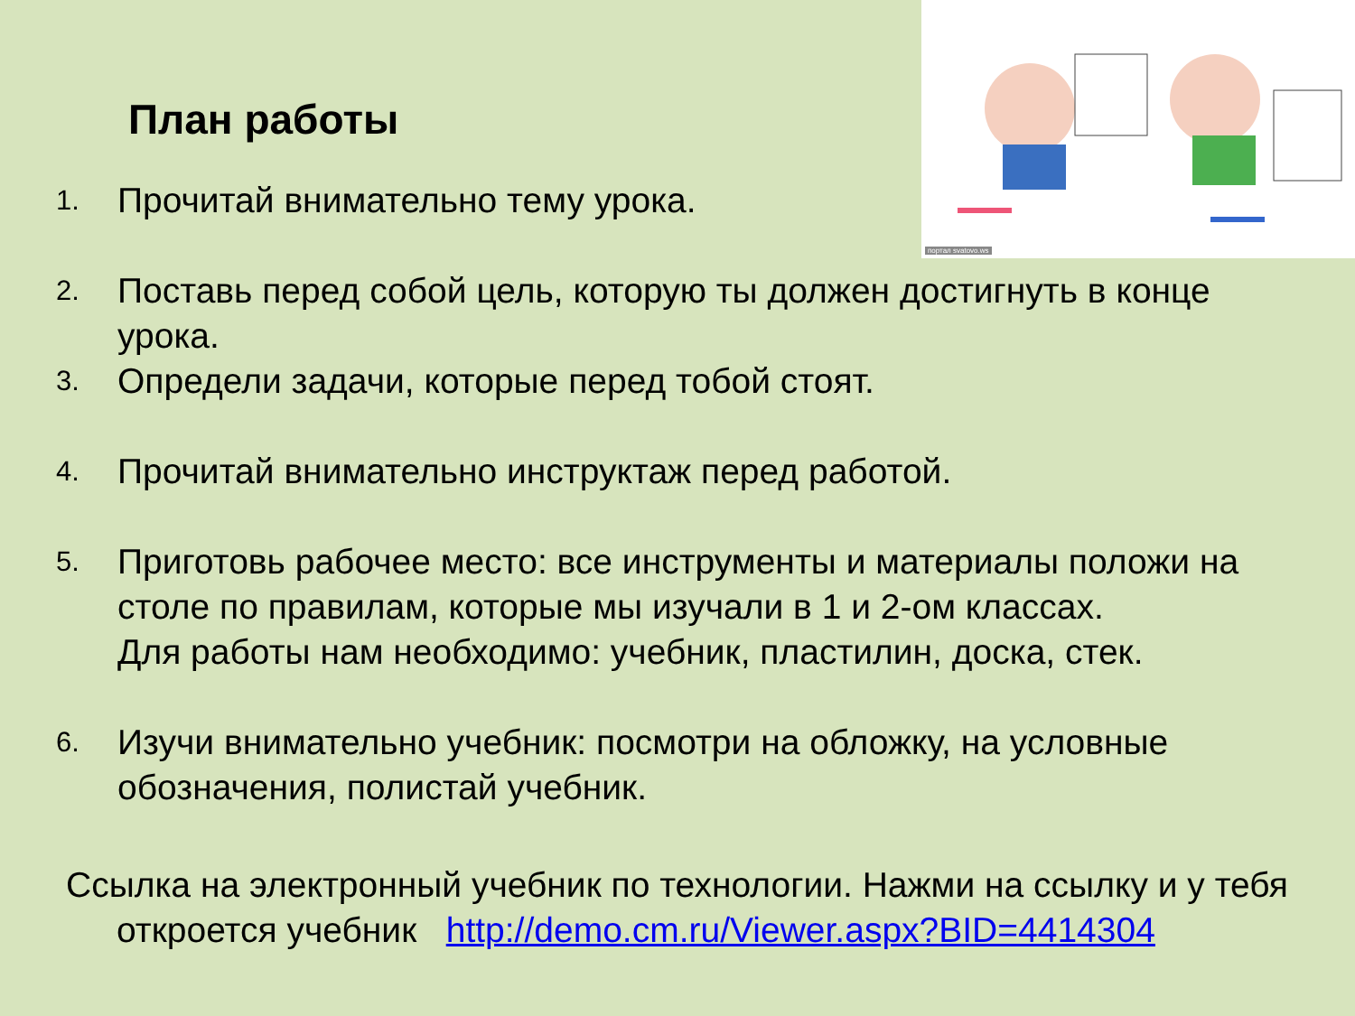портал svatovo.ws
План работы
1. Прочитай внимательно тему урока.
2. Поставь перед собой цель, которую ты должен достигнуть в конце урока.
3. Определи задачи, которые перед тобой стоят.
4. Прочитай внимательно инструктаж перед работой.
5. Приготовь рабочее место: все инструменты и материалы положи на столе по правилам, которые мы изучали в 1 и 2-ом классах.
Для работы нам необходимо: учебник, пластилин, доска, стек.
6. Изучи внимательно учебник: посмотри на обложку, на условные обозначения, полистай учебник.
Ссылка на электронный учебник по технологии. Нажми на ссылку и у тебя откроется учебник http://demo.cm.ru/Viewer.aspx?BID=4414304